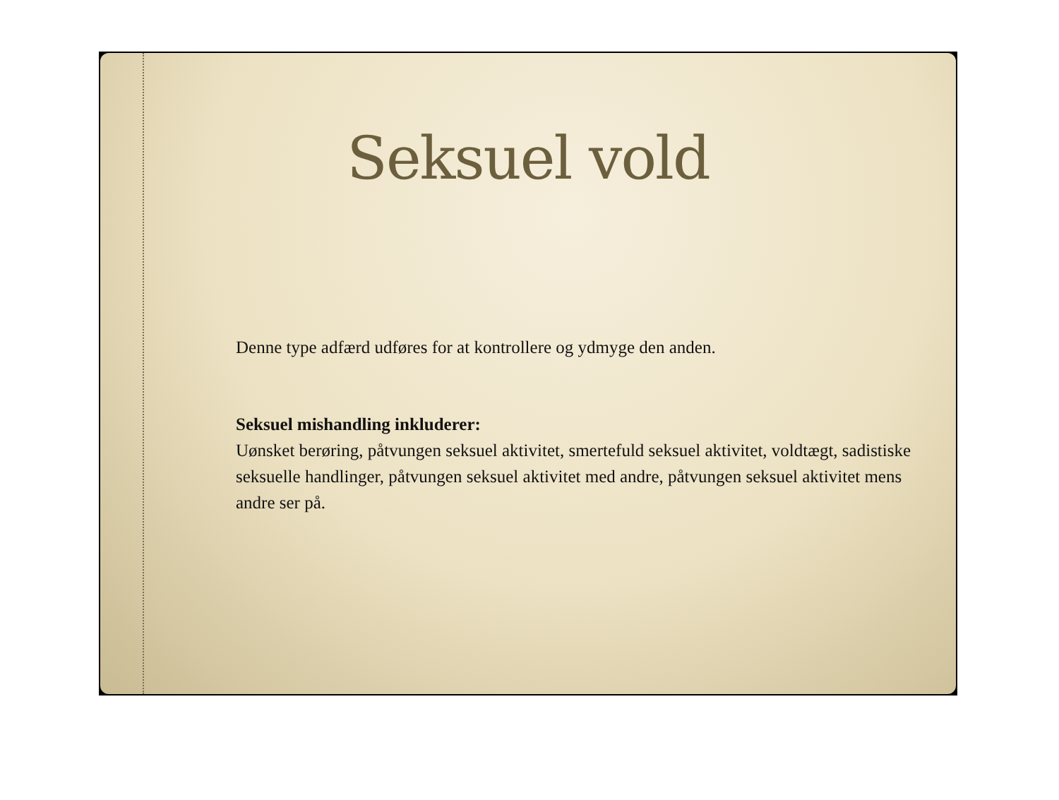Seksuel vold
Denne type adfærd udføres for at kontrollere og ydmyge den anden.
Seksuel mishandling inkluderer:
Uønsket berøring, påtvungen seksuel aktivitet, smertefuld seksuel aktivitet, voldtægt, sadistiske seksuelle handlinger, påtvungen seksuel aktivitet med andre, påtvungen seksuel aktivitet mens andre ser på.